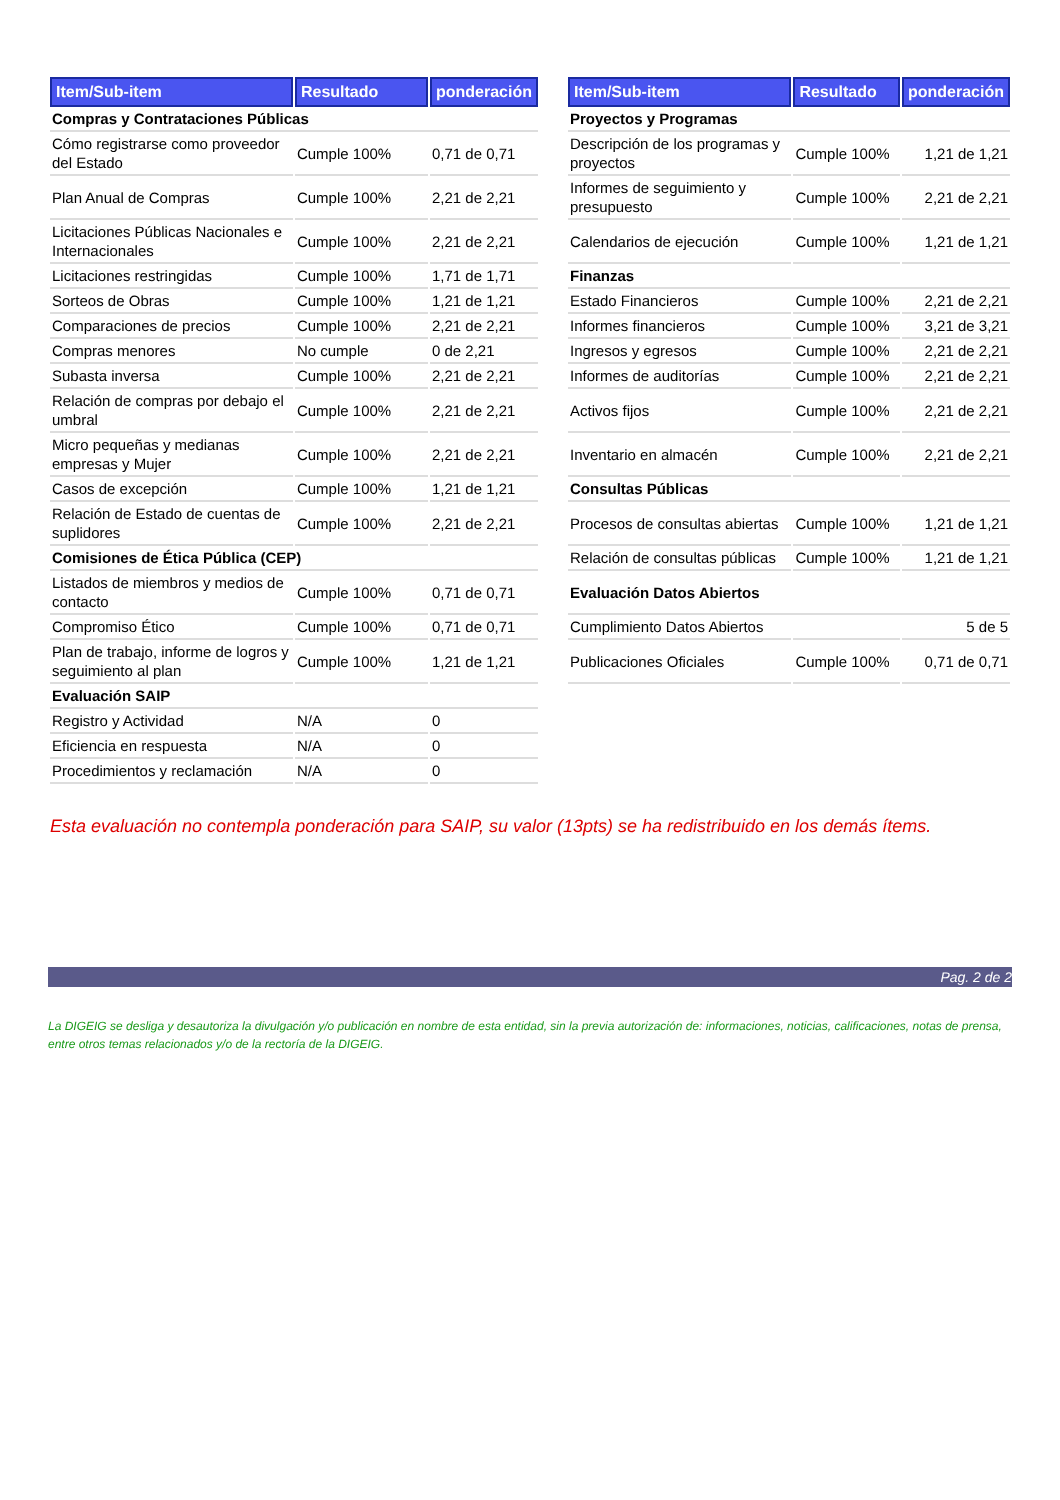| Item/Sub-item | Resultado | ponderación |
| --- | --- | --- |
| Compras y Contrataciones Públicas | | |
| Cómo registrarse como proveedor del Estado | Cumple 100% | 0,71 de 0,71 |
| Plan Anual de Compras | Cumple 100% | 2,21 de 2,21 |
| Licitaciones Públicas Nacionales e Internacionales | Cumple 100% | 2,21 de 2,21 |
| Licitaciones restringidas | Cumple 100% | 1,71 de 1,71 |
| Sorteos de Obras | Cumple 100% | 1,21 de 1,21 |
| Comparaciones de precios | Cumple 100% | 2,21 de 2,21 |
| Compras menores | No cumple | 0 de 2,21 |
| Subasta inversa | Cumple 100% | 2,21 de 2,21 |
| Relación de compras por debajo el umbral | Cumple 100% | 2,21 de 2,21 |
| Micro pequeñas y medianas empresas y Mujer | Cumple 100% | 2,21 de 2,21 |
| Casos de excepción | Cumple 100% | 1,21 de 1,21 |
| Relación de Estado de cuentas de suplidores | Cumple 100% | 2,21 de 2,21 |
| Comisiones de Ética Pública (CEP) | | |
| Listados de miembros y medios de contacto | Cumple 100% | 0,71 de 0,71 |
| Compromiso Ético | Cumple 100% | 0,71 de 0,71 |
| Plan de trabajo, informe de logros y seguimiento al plan | Cumple 100% | 1,21 de 1,21 |
| Evaluación SAIP | | |
| Registro y Actividad | N/A | 0 |
| Eficiencia en respuesta | N/A | 0 |
| Procedimientos y reclamación | N/A | 0 |
| Item/Sub-item | Resultado | ponderación |
| --- | --- | --- |
| Proyectos y Programas | | |
| Descripción de los programas y proyectos | Cumple 100% | 1,21 de 1,21 |
| Informes de seguimiento y presupuesto | Cumple 100% | 2,21 de 2,21 |
| Calendarios de ejecución | Cumple 100% | 1,21 de 1,21 |
| Finanzas | | |
| Estado Financieros | Cumple 100% | 2,21 de 2,21 |
| Informes financieros | Cumple 100% | 3,21 de 3,21 |
| Ingresos y egresos | Cumple 100% | 2,21 de 2,21 |
| Informes de auditorías | Cumple 100% | 2,21 de 2,21 |
| Activos fijos | Cumple 100% | 2,21 de 2,21 |
| Inventario en almacén | Cumple 100% | 2,21 de 2,21 |
| Consultas Públicas | | |
| Procesos de consultas abiertas | Cumple 100% | 1,21 de 1,21 |
| Relación de consultas públicas | Cumple 100% | 1,21 de 1,21 |
| Evaluación Datos Abiertos | | |
| Cumplimiento Datos Abiertos | | 5 de 5 |
| Publicaciones Oficiales | Cumple 100% | 0,71 de 0,71 |
Esta evaluación no contempla ponderación para SAIP, su valor (13pts) se ha redistribuido en los demás ítems.
Pag. 2 de 2
La DIGEIG se desliga y desautoriza la divulgación y/o publicación en nombre de esta entidad, sin la previa autorización de: informaciones, noticias, calificaciones, notas de prensa, entre otros temas relacionados y/o de la rectoría de la DIGEIG.